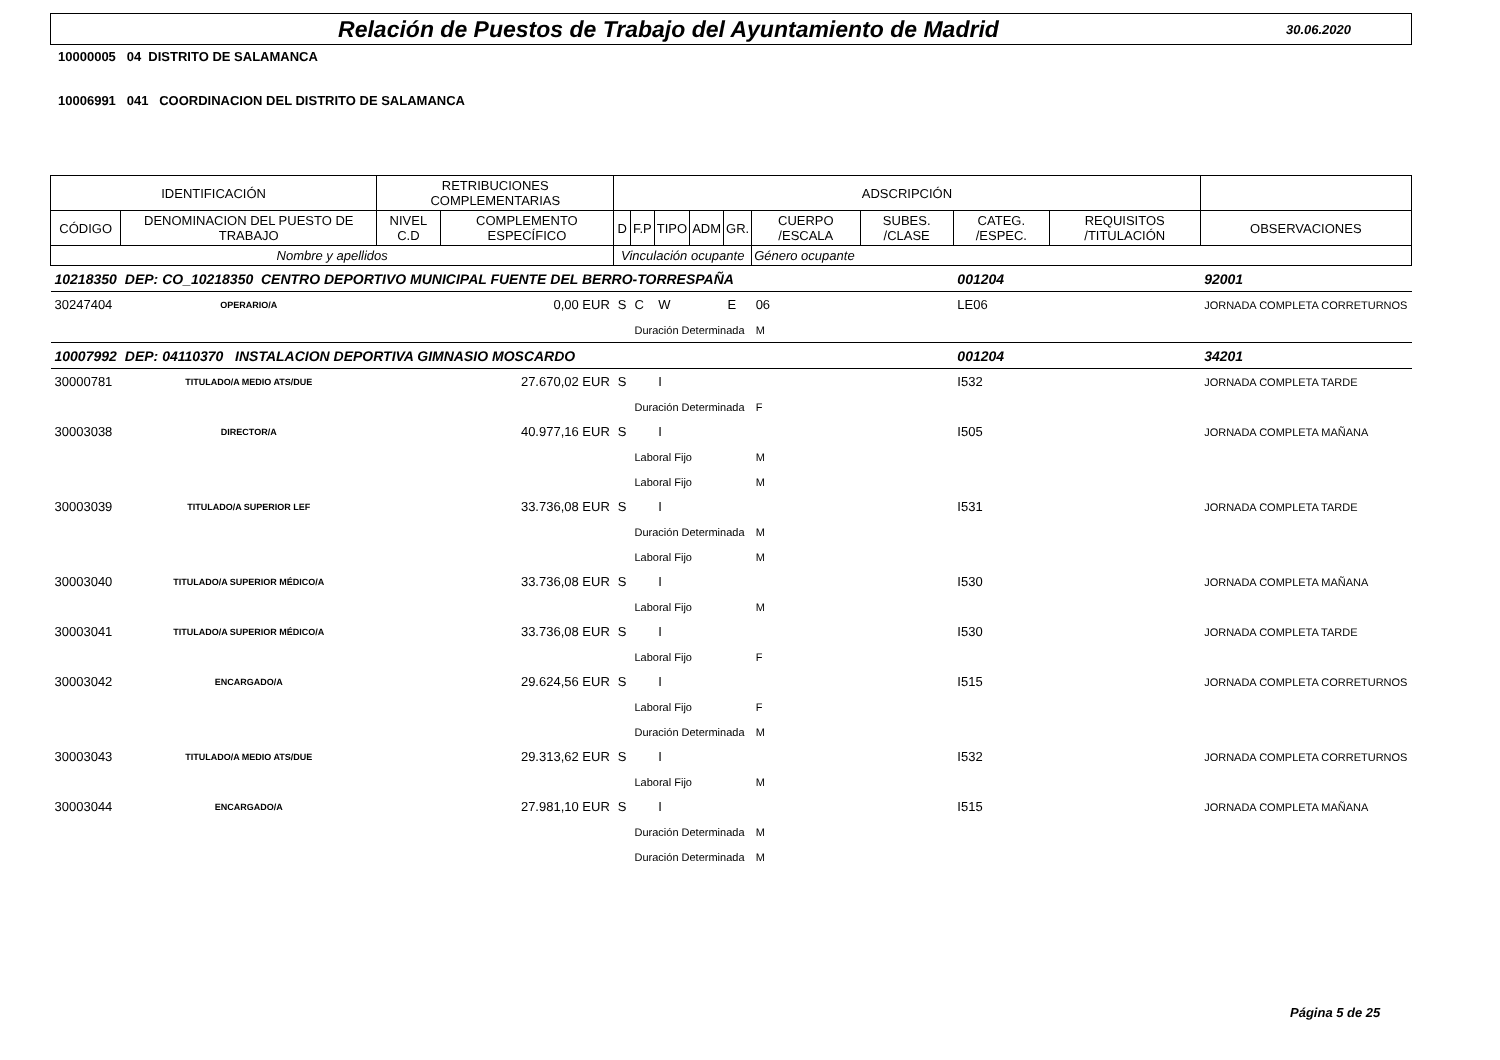Relación de Puestos de Trabajo del Ayuntamiento de Madrid
30.06.2020
10000005 04 DISTRITO DE SALAMANCA
10006991 041 COORDINACION DEL DISTRITO DE SALAMANCA
| IDENTIFICACIÓN | | RETRIBUCIONES COMPLEMENTARIAS | | ADSCRIPCIÓN | | | | | | | | | |
| --- | --- | --- | --- | --- | --- | --- | --- | --- | --- | --- | --- | --- | --- |
| CÓDIGO | DENOMINACION DEL PUESTO DE TRABAJO | NIVEL C.D | COMPLEMENTO ESPECÍFICO | D | F.P | TIPO | ADM | GR. | CUERPO /ESCALA | SUBES. /CLASE | CATEG. /ESPEC. | REQUISITOS /TITULACIÓN | OBSERVACIONES |
| Nombre y apellidos | | | | Vinculación ocupante | | | | | Género ocupante | | | | |
| 10218350 | DEP: CO_10218350 CENTRO DEPORTIVO MUNICIPAL FUENTE DEL BERRO-TORRESPAÑA | | | | | | | | | | 001204 | | 92001 |
| 30247404 | OPERARIO/A | 0,00 EUR | | S | C | W | | E | 06 | | LE06 | | JORNADA COMPLETA CORRETURNOS |
| | | | | | Duración Determinada | | | | M | | | | |
| 10007992 | DEP: 04110370 INSTALACION DEPORTIVA GIMNASIO MOSCARDO | | | | | | | | | | 001204 | | 34201 |
| 30000781 | TITULADO/A MEDIO ATS/DUE | 27.670,02 EUR | | S | | I | | | | | I532 | | JORNADA COMPLETA TARDE |
| | | | | | Duración Determinada | | | | F | | | | |
| 30003038 | DIRECTOR/A | 40.977,16 EUR | | S | | I | | | | | I505 | | JORNADA COMPLETA MAÑANA |
| | | | | | Laboral Fijo | | | | M | | | | |
| | | | | | Laboral Fijo | | | | M | | | | |
| 30003039 | TITULADO/A SUPERIOR LEF | 33.736,08 EUR | | S | | I | | | | | I531 | | JORNADA COMPLETA TARDE |
| | | | | | Duración Determinada | | | | M | | | | |
| | | | | | Laboral Fijo | | | | M | | | | |
| 30003040 | TITULADO/A SUPERIOR MÉDICO/A | 33.736,08 EUR | | S | | I | | | | | I530 | | JORNADA COMPLETA MAÑANA |
| | | | | | Laboral Fijo | | | | M | | | | |
| 30003041 | TITULADO/A SUPERIOR MÉDICO/A | 33.736,08 EUR | | S | | I | | | | | I530 | | JORNADA COMPLETA TARDE |
| | | | | | Laboral Fijo | | | | F | | | | |
| 30003042 | ENCARGADO/A | 29.624,56 EUR | | S | | I | | | | | I515 | | JORNADA COMPLETA CORRETURNOS |
| | | | | | Laboral Fijo | | | | F | | | | |
| | | | | | Duración Determinada | | | | M | | | | |
| 30003043 | TITULADO/A MEDIO ATS/DUE | 29.313,62 EUR | | S | | I | | | | | I532 | | JORNADA COMPLETA CORRETURNOS |
| | | | | | Laboral Fijo | | | | M | | | | |
| 30003044 | ENCARGADO/A | 27.981,10 EUR | | S | | I | | | | | I515 | | JORNADA COMPLETA MAÑANA |
| | | | | | Duración Determinada | | | | M | | | | |
| | | | | | Duración Determinada | | | | M | | | | |
Página 5 de 25